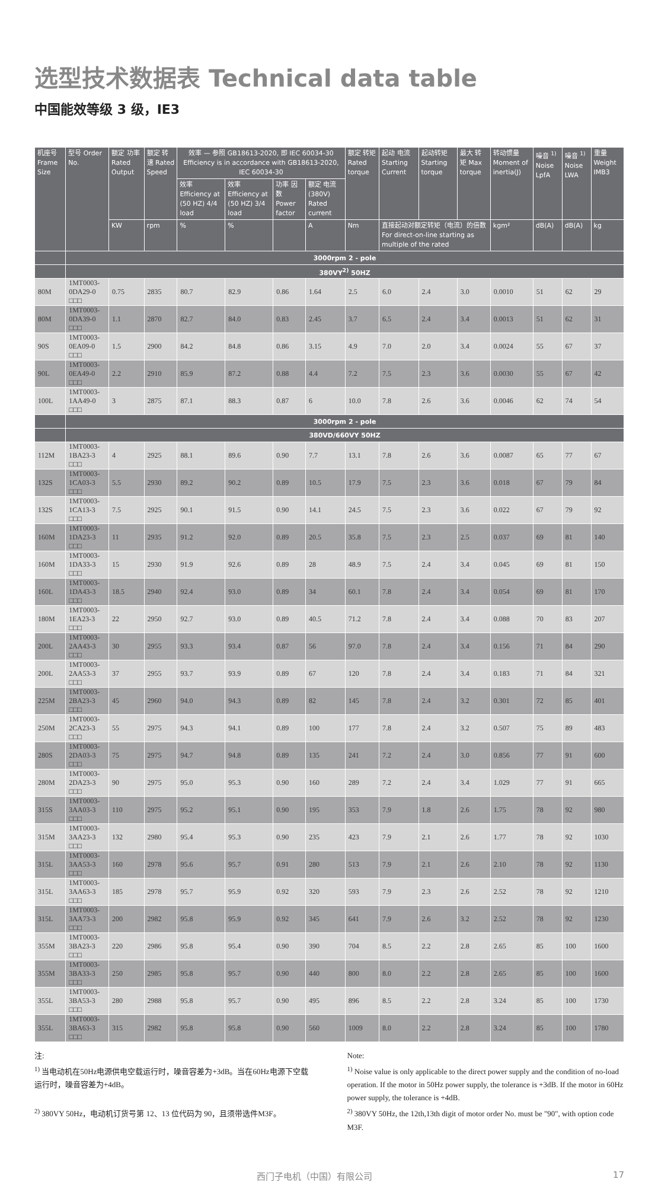选型技术数据表 Technical data table
中国能效等级 3 级，IE3
| 机座号 Frame Size | 型号 Order No. | 额定 功率 Rated Output | 额定 转速 Rated Speed | 效率 — 参照 GB18613-2020, 即 IEC 60034-30 Efficiency is in accordance with GB18613-2020, IEC 60034-30 | | | | 额定 转矩 Rated torque | 起动 电流 Starting Current | 起动转矩 Starting torque | 最大 转矩 Max torque | 转动惯量 Moment of inertia(J) | 噪音 <sup>1)</sup> Noise LpfA | 噪音 <sup>1)</sup> Noise LWA | 重量 Weight IMB3 |
| --- | --- | --- | --- | --- | --- | --- | --- | --- | --- | --- | --- | --- | --- | --- | --- |
| | | | | 效率 Efficiency at (50 HZ) 4/4 load | 效率 Efficiency at (50 HZ) 3/4 load | 功率 因数 Power factor | 额定 电流 (380V) Rated current | | | | | | | | |
| | | KW | rpm | % | % | | A | Nm | 直接起动对额定转矩（电流）的倍数 For direct-on-line starting as multiple of the rated | | | kgm² | dB(A) | dB(A) | kg |
| | 3000rpm 2 - pole | | | | | | | | | | | | | | |
| | 380VY<sup>2)</sup> 50HZ | | | | | | | | | | | | | | |
| 80M | 1MT0003-0DA29-0 □□□ | 0.75 | 2835 | 80.7 | 82.9 | 0.86 | 1.64 | 2.5 | 6.0 | 2.4 | 3.0 | 0.0010 | 51 | 62 | 29 |
| 80M | 1MT0003-0DA39-0 □□□ | 1.1 | 2870 | 82.7 | 84.0 | 0.83 | 2.45 | 3.7 | 6.5 | 2.4 | 3.4 | 0.0013 | 51 | 62 | 31 |
| 90S | 1MT0003-0EA09-0 □□□ | 1.5 | 2900 | 84.2 | 84.8 | 0.86 | 3.15 | 4.9 | 7.0 | 2.0 | 3.4 | 0.0024 | 55 | 67 | 37 |
| 90L | 1MT0003-0EA49-0 □□□ | 2.2 | 2910 | 85.9 | 87.2 | 0.88 | 4.4 | 7.2 | 7.5 | 2.3 | 3.6 | 0.0030 | 55 | 67 | 42 |
| 100L | 1MT0003-1AA49-0 □□□ | 3 | 2875 | 87.1 | 88.3 | 0.87 | 6 | 10.0 | 7.8 | 2.6 | 3.6 | 0.0046 | 62 | 74 | 54 |
| | 3000rpm 2 - pole | | | | | | | | | | | | | | |
| | 380VD/660VY 50HZ | | | | | | | | | | | | | | |
| 112M | 1MT0003-1BA23-3 □□□ | 4 | 2925 | 88.1 | 89.6 | 0.90 | 7.7 | 13.1 | 7.8 | 2.6 | 3.6 | 0.0087 | 65 | 77 | 67 |
| 132S | 1MT0003-1CA03-3 □□□ | 5.5 | 2930 | 89.2 | 90.2 | 0.89 | 10.5 | 17.9 | 7.5 | 2.3 | 3.6 | 0.018 | 67 | 79 | 84 |
| 132S | 1MT0003-1CA13-3 □□□ | 7.5 | 2925 | 90.1 | 91.5 | 0.90 | 14.1 | 24.5 | 7.5 | 2.3 | 3.6 | 0.022 | 67 | 79 | 92 |
| 160M | 1MT0003-1DA23-3 □□□ | 11 | 2935 | 91.2 | 92.0 | 0.89 | 20.5 | 35.8 | 7.5 | 2.3 | 2.5 | 0.037 | 69 | 81 | 140 |
| 160M | 1MT0003-1DA33-3 □□□ | 15 | 2930 | 91.9 | 92.6 | 0.89 | 28 | 48.9 | 7.5 | 2.4 | 3.4 | 0.045 | 69 | 81 | 150 |
| 160L | 1MT0003-1DA43-3 □□□ | 18.5 | 2940 | 92.4 | 93.0 | 0.89 | 34 | 60.1 | 7.8 | 2.4 | 3.4 | 0.054 | 69 | 81 | 170 |
| 180M | 1MT0003-1EA23-3 □□□ | 22 | 2950 | 92.7 | 93.0 | 0.89 | 40.5 | 71.2 | 7.8 | 2.4 | 3.4 | 0.088 | 70 | 83 | 207 |
| 200L | 1MT0003-2AA43-3 □□□ | 30 | 2955 | 93.3 | 93.4 | 0.87 | 56 | 97.0 | 7.8 | 2.4 | 3.4 | 0.156 | 71 | 84 | 290 |
| 200L | 1MT0003-2AA53-3 □□□ | 37 | 2955 | 93.7 | 93.9 | 0.89 | 67 | 120 | 7.8 | 2.4 | 3.4 | 0.183 | 71 | 84 | 321 |
| 225M | 1MT0003-2BA23-3 □□□ | 45 | 2960 | 94.0 | 94.3 | 0.89 | 82 | 145 | 7.8 | 2.4 | 3.2 | 0.301 | 72 | 85 | 401 |
| 250M | 1MT0003-2CA23-3 □□□ | 55 | 2975 | 94.3 | 94.1 | 0.89 | 100 | 177 | 7.8 | 2.4 | 3.2 | 0.507 | 75 | 89 | 483 |
| 280S | 1MT0003-2DA03-3 □□□ | 75 | 2975 | 94.7 | 94.8 | 0.89 | 135 | 241 | 7.2 | 2.4 | 3.0 | 0.856 | 77 | 91 | 600 |
| 280M | 1MT0003-2DA23-3 □□□ | 90 | 2975 | 95.0 | 95.3 | 0.90 | 160 | 289 | 7.2 | 2.4 | 3.4 | 1.029 | 77 | 91 | 665 |
| 315S | 1MT0003-3AA03-3 □□□ | 110 | 2975 | 95.2 | 95.1 | 0.90 | 195 | 353 | 7.9 | 1.8 | 2.6 | 1.75 | 78 | 92 | 980 |
| 315M | 1MT0003-3AA23-3 □□□ | 132 | 2980 | 95.4 | 95.3 | 0.90 | 235 | 423 | 7.9 | 2.1 | 2.6 | 1.77 | 78 | 92 | 1030 |
| 315L | 1MT0003-3AA53-3 □□□ | 160 | 2978 | 95.6 | 95.7 | 0.91 | 280 | 513 | 7.9 | 2.1 | 2.6 | 2.10 | 78 | 92 | 1130 |
| 315L | 1MT0003-3AA63-3 □□□ | 185 | 2978 | 95.7 | 95.9 | 0.92 | 320 | 593 | 7.9 | 2.3 | 2.6 | 2.52 | 78 | 92 | 1210 |
| 315L | 1MT0003-3AA73-3 □□□ | 200 | 2982 | 95.8 | 95.9 | 0.92 | 345 | 641 | 7.9 | 2.6 | 3.2 | 2.52 | 78 | 92 | 1230 |
| 355M | 1MT0003-3BA23-3 □□□ | 220 | 2986 | 95.8 | 95.4 | 0.90 | 390 | 704 | 8.5 | 2.2 | 2.8 | 2.65 | 85 | 100 | 1600 |
| 355M | 1MT0003-3BA33-3 □□□ | 250 | 2985 | 95.8 | 95.7 | 0.90 | 440 | 800 | 8.0 | 2.2 | 2.8 | 2.65 | 85 | 100 | 1600 |
| 355L | 1MT0003-3BA53-3 □□□ | 280 | 2988 | 95.8 | 95.7 | 0.90 | 495 | 896 | 8.5 | 2.2 | 2.8 | 3.24 | 85 | 100 | 1730 |
| 355L | 1MT0003-3BA63-3 □□□ | 315 | 2982 | 95.8 | 95.8 | 0.90 | 560 | 1009 | 8.0 | 2.2 | 2.8 | 3.24 | 85 | 100 | 1780 |
注:
<sup>1)</sup> 当电动机在50Hz电源供电空载运行时，噪音容差为+3dB。当在60Hz电源下空载运行时，噪音容差为+4dB。
<sup>2)</sup> 380VY 50Hz，电动机订货号第 12、13 位代码为 90，且须带选件M3F。
Note:
<sup>1)</sup> Noise value is only applicable to the direct power supply and the condition of no-load operation. If the motor in 50Hz power supply, the tolerance is +3dB. If the motor in 60Hz power supply, the tolerance is +4dB.
<sup>2)</sup> 380VY 50Hz, the 12th,13th digit of motor order No. must be "90", with option code M3F.
西门子电机（中国）有限公司 17